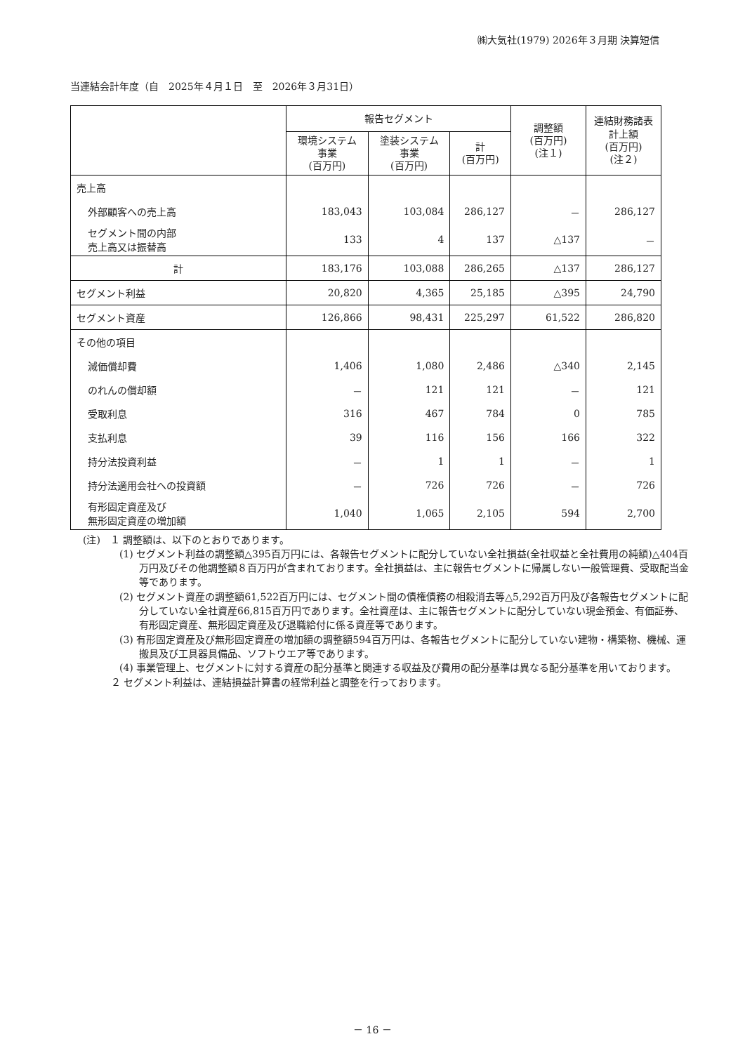㈱大気社(1979) 2026年３月期 決算短信
当連結会計年度（自　2025年４月１日　至　2026年３月31日）
| | 報告セグメント | | | 調整額 (百万円) (注１) | 連結財務諸表 計上額 (百万円) (注２) |
| --- | --- | --- | --- | --- | --- |
| | 環境システム 事業 (百万円) | 塗装システム 事業 (百万円) | 計 (百万円) | | |
| 売上高 | | | | | |
| 外部顧客への売上高 | 183,043 | 103,084 | 286,127 | － | 286,127 |
| セグメント間の内部 売上高又は振替高 | 133 | 4 | 137 | △137 | － |
| 計 | 183,176 | 103,088 | 286,265 | △137 | 286,127 |
| セグメント利益 | 20,820 | 4,365 | 25,185 | △395 | 24,790 |
| セグメント資産 | 126,866 | 98,431 | 225,297 | 61,522 | 286,820 |
| その他の項目 | | | | | |
| 減価償却費 | 1,406 | 1,080 | 2,486 | △340 | 2,145 |
| のれんの償却額 | － | 121 | 121 | － | 121 |
| 受取利息 | 316 | 467 | 784 | 0 | 785 |
| 支払利息 | 39 | 116 | 156 | 166 | 322 |
| 持分法投資利益 | － | 1 | 1 | － | 1 |
| 持分法適用会社への投資額 | － | 726 | 726 | － | 726 |
| 有形固定資産及び 無形固定資産の増加額 | 1,040 | 1,065 | 2,105 | 594 | 2,700 |
(注)　１ 調整額は、以下のとおりであります。
(1) セグメント利益の調整額△395百万円には、各報告セグメントに配分していない全社損益(全社収益と全社費用の純額)△404百万円及びその他調整額８百万円が含まれております。全社損益は、主に報告セグメントに帰属しない一般管理費、受取配当金等であります。
(2) セグメント資産の調整額61,522百万円には、セグメント間の債権債務の相殺消去等△5,292百万円及び各報告セグメントに配分していない全社資産66,815百万円であります。全社資産は、主に報告セグメントに配分していない現金預金、有価証券、有形固定資産、無形固定資産及び退職給付に係る資産等であります。
(3) 有形固定資産及び無形固定資産の増加額の調整額594百万円は、各報告セグメントに配分していない建物・構築物、機械、運搬具及び工具器具備品、ソフトウエア等であります。
(4) 事業管理上、セグメントに対する資産の配分基準と関連する収益及び費用の配分基準は異なる配分基準を用いております。
２ セグメント利益は、連結損益計算書の経常利益と調整を行っております。
－ 16 －